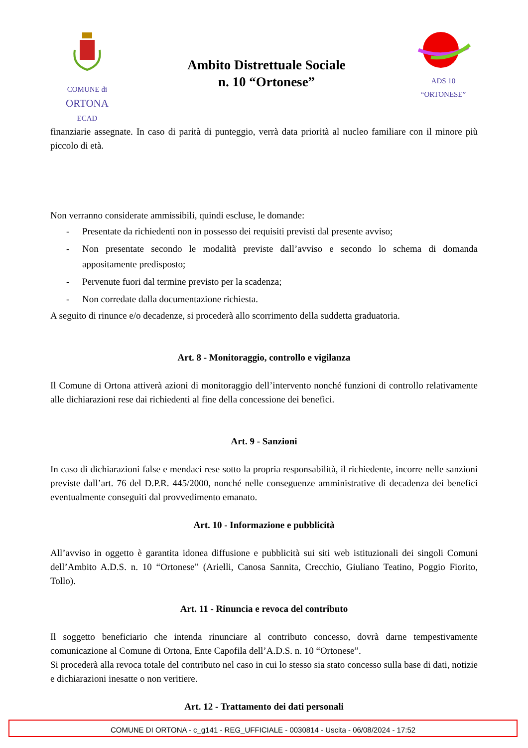COMUNE di
ORTONA
ECAD
Ambito Distrettuale Sociale
n. 10 “Ortonese”
ADS 10
“ORTONESE”
finanziarie assegnate. In caso di parità di punteggio, verrà data priorità al nucleo familiare con il minore più piccolo di età.
Non verranno considerate ammissibili, quindi escluse, le domande:
- Presentate da richiedenti non in possesso dei requisiti previsti dal presente avviso;
- Non presentate secondo le modalità previste dall’avviso e secondo lo schema di domanda appositamente predisposto;
- Pervenute fuori dal termine previsto per la scadenza;
- Non corredate dalla documentazione richiesta.
A seguito di rinunce e/o decadenze, si procederà allo scorrimento della suddetta graduatoria.
Art. 8 - Monitoraggio, controllo e vigilanza
Il Comune di Ortona attiverà azioni di monitoraggio dell’intervento nonché funzioni di controllo relativamente alle dichiarazioni rese dai richiedenti al fine della concessione dei benefici.
Art. 9 - Sanzioni
In caso di dichiarazioni false e mendaci rese sotto la propria responsabilità, il richiedente, incorre nelle sanzioni previste dall’art. 76 del D.P.R. 445/2000, nonché nelle conseguenze amministrative di decadenza dei benefici eventualmente conseguiti dal provvedimento emanato.
Art. 10 - Informazione e pubblicità
All’avviso in oggetto è garantita idonea diffusione e pubblicità sui siti web istituzionali dei singoli Comuni dell’Ambito A.D.S. n. 10 “Ortonese” (Arielli, Canosa Sannita, Crecchio, Giuliano Teatino, Poggio Fiorito, Tollo).
Art. 11 - Rinuncia e revoca del contributo
Il soggetto beneficiario che intenda rinunciare al contributo concesso, dovrà darne tempestivamente comunicazione al Comune di Ortona, Ente Capofila dell’A.D.S. n. 10 “Ortonese”.
Si procederà alla revoca totale del contributo nel caso in cui lo stesso sia stato concesso sulla base di dati, notizie e dichiarazioni inesatte o non veritiere.
Art. 12 - Trattamento dei dati personali
COMUNE DI ORTONA - c_g141 - REG_UFFICIALE - 0030814 - Uscita - 06/08/2024 - 17:52